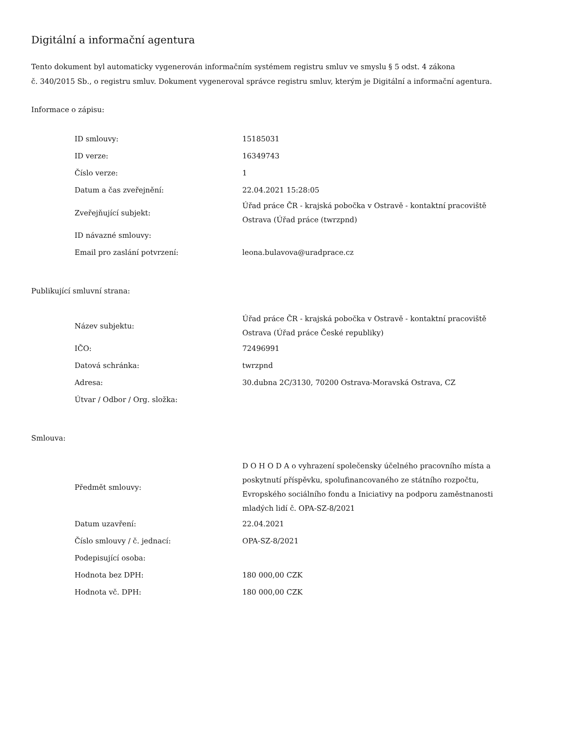Digitální a informační agentura
Tento dokument byl automaticky vygenerován informačním systémem registru smluv ve smyslu § 5 odst. 4 zákona
č. 340/2015 Sb., o registru smluv. Dokument vygeneroval správce registru smluv, kterým je Digitální a informační agentura.
Informace o zápisu:
| ID smlouvy: | 15185031 |
| ID verze: | 16349743 |
| Číslo verze: | 1 |
| Datum a čas zveřejnění: | 22.04.2021 15:28:05 |
| Zveřejňující subjekt: | Úřad práce ČR - krajská pobočka v Ostravě - kontaktní pracoviště Ostrava (Úřad práce (twrzpnd) |
| ID návazné smlouvy: | |
| Email pro zaslání potvrzení: | leona.bulavova@uradprace.cz |
Publikující smluvní strana:
| Název subjektu: | Úřad práce ČR - krajská pobočka v Ostravě - kontaktní pracoviště Ostrava (Úřad práce České republiky) |
| IČO: | 72496991 |
| Datová schránka: | twrzpnd |
| Adresa: | 30.dubna 2C/3130, 70200 Ostrava-Moravská Ostrava, CZ |
| Útvar / Odbor / Org. složka: | |
Smlouva:
| Předmět smlouvy: | D O H O D A o vyhrazení společensky účelného pracovního místa a poskytnutí příspěvku, spolufinancovaného ze státního rozpočtu, Evropského sociálního fondu a Iniciativy na podporu zaměstnanosti mladých lidí č. OPA-SZ-8/2021 |
| Datum uzavření: | 22.04.2021 |
| Číslo smlouvy / č. jednací: | OPA-SZ-8/2021 |
| Podepisující osoba: | |
| Hodnota bez DPH: | 180 000,00 CZK |
| Hodnota vč. DPH: | 180 000,00 CZK |